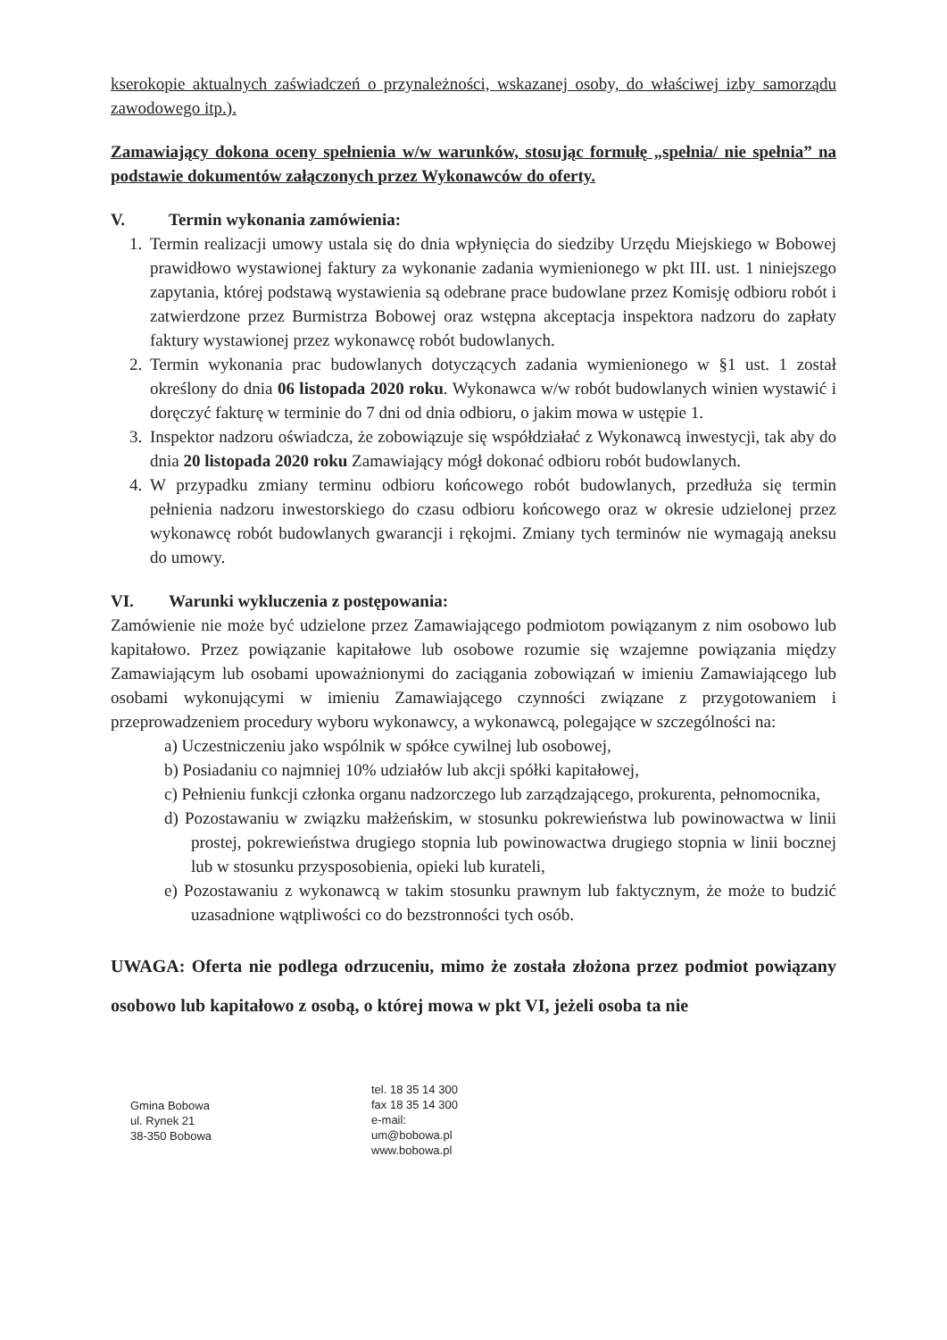kserokopie aktualnych zaświadczeń o przynależności, wskazanej osoby, do właściwej izby samorządu zawodowego itp.).
Zamawiający dokona oceny spełnienia w/w warunków, stosując formułę „spełnia/ nie spełnia” na podstawie dokumentów załączonych przez Wykonawców do oferty.
V. Termin wykonania zamówienia:
1. Termin realizacji umowy ustala się do dnia wpłynięcia do siedziby Urzędu Miejskiego w Bobowej prawidłowo wystawionej faktury za wykonanie zadania wymienionego w pkt III. ust. 1 niniejszego zapytania, której podstawą wystawienia są odebrane prace budowlane przez Komisję odbioru robót i zatwierdzone przez Burmistrza Bobowej oraz wstępna akceptacja inspektora nadzoru do zapłaty faktury wystawionej przez wykonawcę robót budowlanych.
2. Termin wykonania prac budowlanych dotyczących zadania wymienionego w §1 ust. 1 został określony do dnia 06 listopada 2020 roku. Wykonawca w/w robót budowlanych winien wystawić i doręczyć fakturę w terminie do 7 dni od dnia odbioru, o jakim mowa w ustępie 1.
3. Inspektor nadzoru oświadcza, że zobowiązuje się współdziałać z Wykonawcą inwestycji, tak aby do dnia 20 listopada 2020 roku Zamawiający mógł dokonać odbioru robót budowlanych.
4. W przypadku zmiany terminu odbioru końcowego robót budowlanych, przedłuża się termin pełnienia nadzoru inwestorskiego do czasu odbioru końcowego oraz w okresie udzielonej przez wykonawcę robót budowlanych gwarancji i rękojmi. Zmiany tych terminów nie wymagają aneksu do umowy.
VI. Warunki wykluczenia z postępowania:
Zamówienie nie może być udzielone przez Zamawiającego podmiotom powiązanym z nim osobowo lub kapitałowo. Przez powiązanie kapitałowe lub osobowe rozumie się wzajemne powiązania między Zamawiającym lub osobami upoważnionymi do zaciągania zobowiązań w imieniu Zamawiającego lub osobami wykonującymi w imieniu Zamawiającego czynności związane z przygotowaniem i przeprowadzeniem procedury wyboru wykonawcy, a wykonawcą, polegające w szczególności na:
a) Uczestniczeniu jako wspólnik w spółce cywilnej lub osobowej,
b) Posiadaniu co najmniej 10% udziałów lub akcji spółki kapitałowej,
c) Pełnieniu funkcji członka organu nadzorczego lub zarządzającego, prokurenta, pełnomocnika,
d) Pozostawaniu w związku małżeńskim, w stosunku pokrewieństwa lub powinowactwa w linii prostej, pokrewieństwa drugiego stopnia lub powinowactwa drugiego stopnia w linii bocznej lub w stosunku przysposobienia, opieki lub kurateli,
e) Pozostawaniu z wykonawcą w takim stosunku prawnym lub faktycznym, że może to budzić uzasadnione wątpliwości co do bezstronności tych osób.
UWAGA: Oferta nie podlega odrzuceniu, mimo że została złożona przez podmiot powiązany osobowo lub kapitałowo z osobą, o której mowa w pkt VI, jeżeli osoba ta nie
Gmina Bobowa
ul. Rynek 21
38-350 Bobowa
tel. 18 35 14 300
fax 18 35 14 300
e-mail:
um@bobowa.pl
www.bobowa.pl